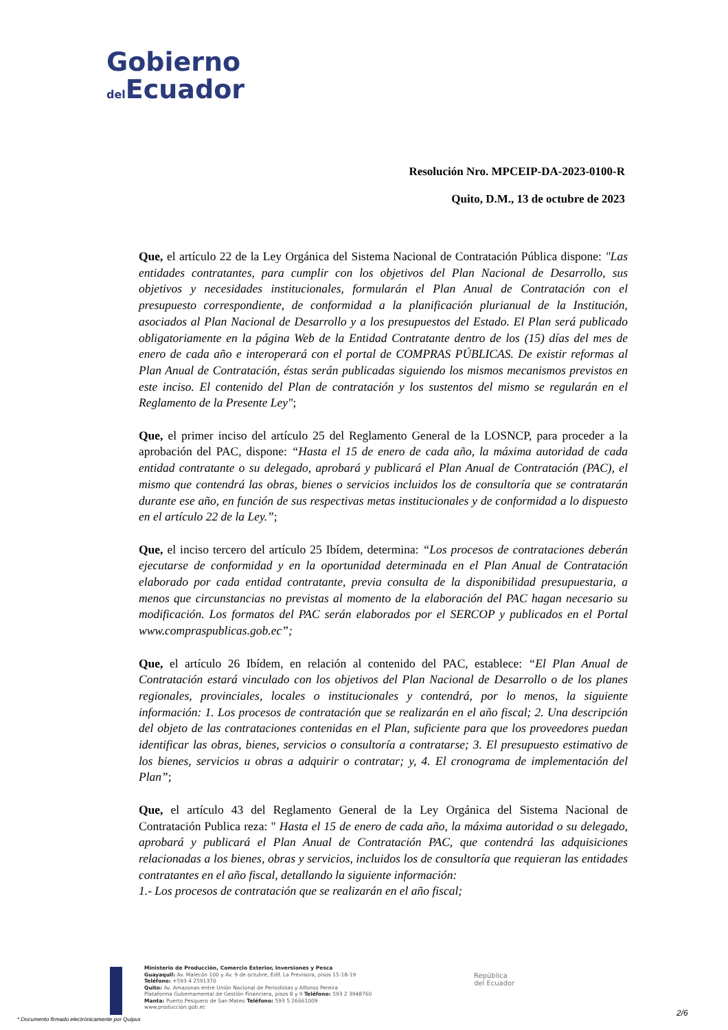Gobierno
del Ecuador
Resolución Nro. MPCEIP-DA-2023-0100-R
Quito, D.M., 13 de octubre de 2023
Que, el artículo 22 de la Ley Orgánica del Sistema Nacional de Contratación Pública dispone: "Las entidades contratantes, para cumplir con los objetivos del Plan Nacional de Desarrollo, sus objetivos y necesidades institucionales, formularán el Plan Anual de Contratación con el presupuesto correspondiente, de conformidad a la planificación plurianual de la Institución, asociados al Plan Nacional de Desarrollo y a los presupuestos del Estado. El Plan será publicado obligatoriamente en la página Web de la Entidad Contratante dentro de los (15) días del mes de enero de cada año e interoperará con el portal de COMPRAS PÚBLICAS. De existir reformas al Plan Anual de Contratación, éstas serán publicadas siguiendo los mismos mecanismos previstos en este inciso. El contenido del Plan de contratación y los sustentos del mismo se regularán en el Reglamento de la Presente Ley";
Que, el primer inciso del artículo 25 del Reglamento General de la LOSNCP, para proceder a la aprobación del PAC, dispone: “Hasta el 15 de enero de cada año, la máxima autoridad de cada entidad contratante o su delegado, aprobará y publicará el Plan Anual de Contratación (PAC), el mismo que contendrá las obras, bienes o servicios incluidos los de consultoría que se contratarán durante ese año, en función de sus respectivas metas institucionales y de conformidad a lo dispuesto en el artículo 22 de la Ley.”;
Que, el inciso tercero del artículo 25 Ibídem, determina: “Los procesos de contrataciones deberán ejecutarse de conformidad y en la oportunidad determinada en el Plan Anual de Contratación elaborado por cada entidad contratante, previa consulta de la disponibilidad presupuestaria, a menos que circunstancias no previstas al momento de la elaboración del PAC hagan necesario su modificación. Los formatos del PAC serán elaborados por el SERCOP y publicados en el Portal www.compraspublicas.gob.ec”;
Que, el artículo 26 Ibídem, en relación al contenido del PAC, establece: “El Plan Anual de Contratación estará vinculado con los objetivos del Plan Nacional de Desarrollo o de los planes regionales, provinciales, locales o institucionales y contendrá, por lo menos, la siguiente información: 1. Los procesos de contratación que se realizarán en el año fiscal; 2. Una descripción del objeto de las contrataciones contenidas en el Plan, suficiente para que los proveedores puedan identificar las obras, bienes, servicios o consultoría a contratarse; 3. El presupuesto estimativo de los bienes, servicios u obras a adquirir o contratar; y, 4. El cronograma de implementación del Plan”;
Que, el artículo 43 del Reglamento General de la Ley Orgánica del Sistema Nacional de Contratación Publica reza: " Hasta el 15 de enero de cada año, la máxima autoridad o su delegado, aprobará y publicará el Plan Anual de Contratación PAC, que contendrá las adquisiciones relacionadas a los bienes, obras y servicios, incluidos los de consultoría que requieran las entidades contratantes en el año fiscal, detallando la siguiente información:
1.- Los procesos de contratación que se realizarán en el año fiscal;
Ministerio de Producción, Comercio Exterior, Inversiones y Pesca
Guayaquil: Av. Malecón 100 y Av. 9 de octubre, Edif. La Previsora, pisos 15-18-19
Teléfono: +593 4 2591370
Quito: Av. Amazonas entre Unión Nacional de Periodistas y Alfonso Pereira
Plataforma Gubernamental de Gestión Financiera, pisos 8 y 9 Teléfono: 593 2 3948760
Manta: Puerto Pesquero de San Mateo Teléfono: 593 5 26661009
www.produccion.gob.ec
República
del Ecuador
2/6
* Documento firmado electrónicamente por Quipux